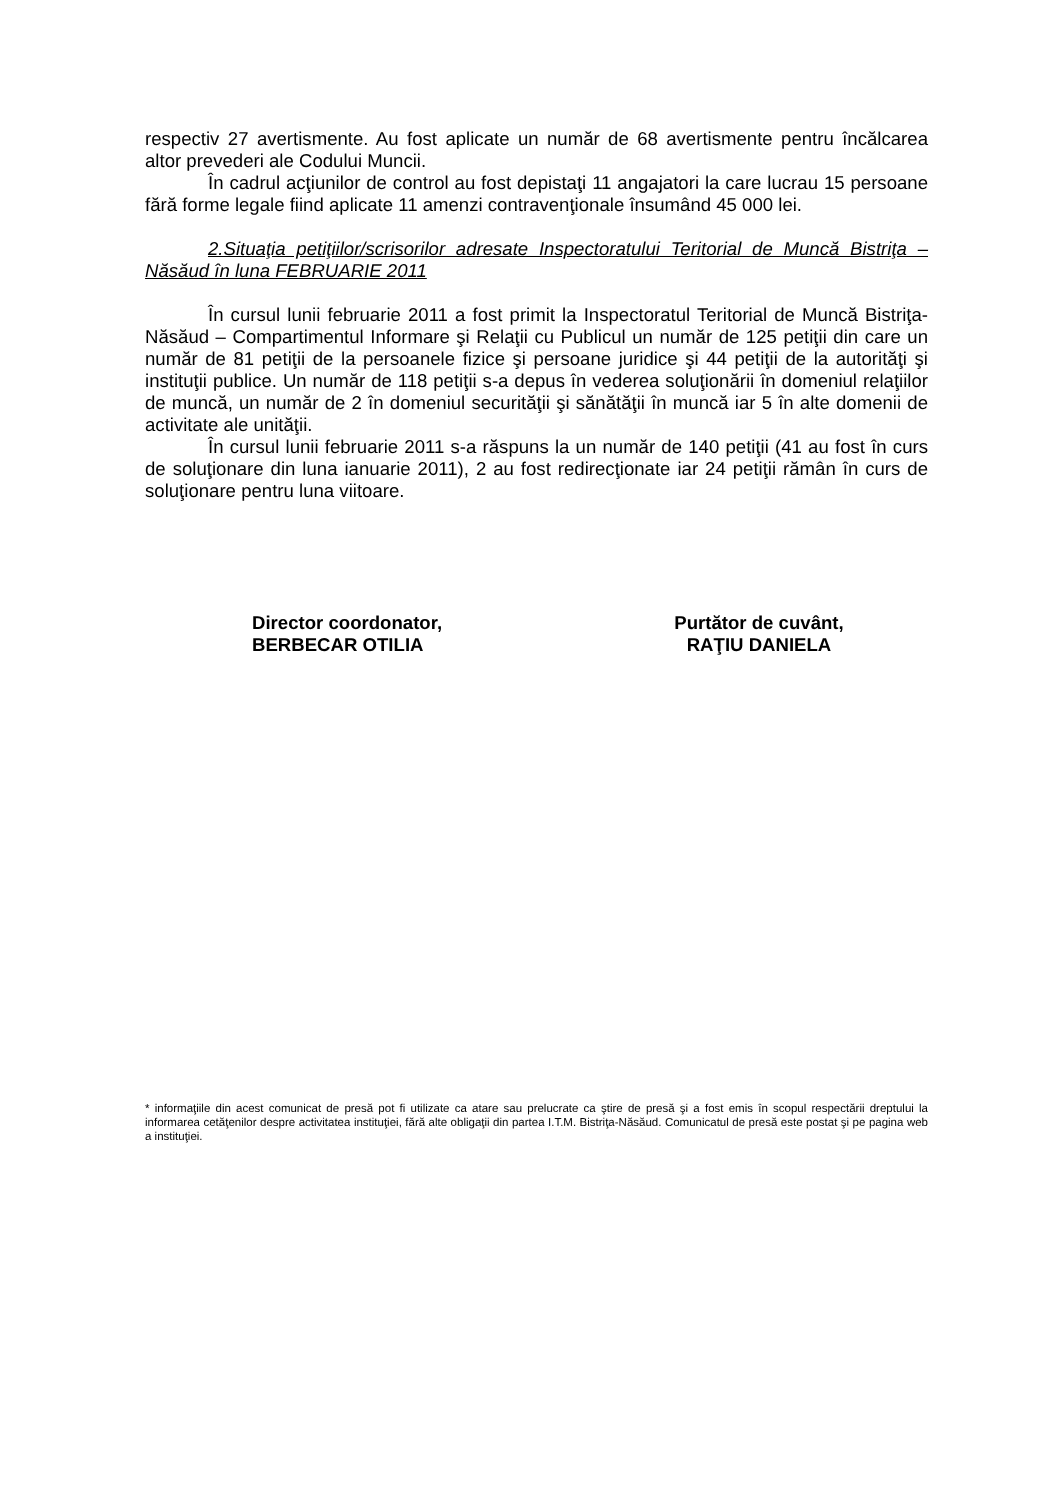respectiv 27 avertismente. Au fost aplicate un număr de 68 avertismente pentru încălcarea altor prevederi ale Codului Muncii.
În cadrul acţiunilor de control au fost depistaţi 11 angajatori la care lucrau 15 persoane fără forme legale fiind aplicate 11 amenzi contravenţionale însumând 45 000 lei.
2.Situaţia petiţiilor/scrisorilor adresate Inspectoratului Teritorial de Muncă Bistriţa – Năsăud în luna FEBRUARIE 2011
În cursul lunii februarie 2011 a fost primit la Inspectoratul Teritorial de Muncă Bistriţa-Năsăud – Compartimentul Informare şi Relaţii cu Publicul un număr de 125 petiţii din care un număr de 81 petiţii de la persoanele fizice şi persoane juridice şi 44 petiţii de la autorităţi şi instituţii publice. Un număr de 118 petiţii s-a depus în vederea soluţionării în domeniul relaţiilor de muncă, un număr de 2 în domeniul securităţii şi sănătăţii în muncă iar 5 în alte domenii de activitate ale unităţii.
În cursul lunii februarie 2011 s-a răspuns la un număr de 140 petiţii (41 au fost în curs de soluţionare din luna ianuarie 2011), 2 au fost redirecţionate iar 24 petiţii rămân în curs de soluţionare pentru luna viitoare.
Director coordonator,
BERBECAR OTILIA
Purtător de cuvânt,
RAŢIU DANIELA
* informaţiile din acest comunicat de presă pot fi utilizate ca atare sau prelucrate ca ştire de presă şi a fost emis în scopul respectării dreptului la informarea cetăţenilor despre activitatea instituţiei, fără alte obligaţii din partea I.T.M. Bistriţa-Năsăud. Comunicatul de presă este postat şi pe pagina web a instituţiei.